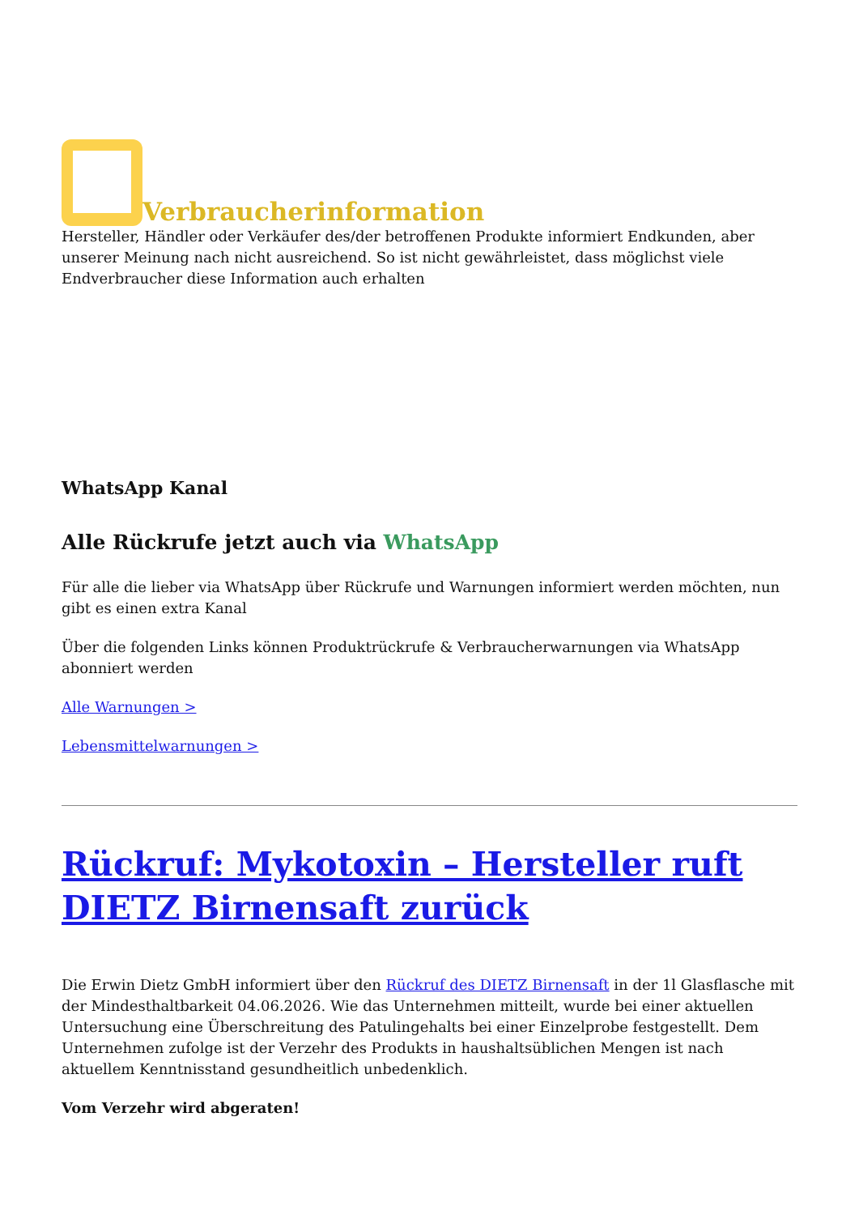Verbraucherinformation
Hersteller, Händler oder Verkäufer des/der betroffenen Produkte informiert Endkunden, aber unserer Meinung nach nicht ausreichend. So ist nicht gewährleistet, dass möglichst viele Endverbraucher diese Information auch erhalten
WhatsApp Kanal
Alle Rückrufe jetzt auch via WhatsApp
Für alle die lieber via WhatsApp über Rückrufe und Warnungen informiert werden möchten, nun gibt es einen extra Kanal
Über die folgenden Links können Produktrückrufe & Verbraucherwarnungen via WhatsApp abonniert werden
Alle Warnungen >
Lebensmittelwarnungen >
Rückruf: Mykotoxin – Hersteller ruft DIETZ Birnensaft zurück
Die Erwin Dietz GmbH informiert über den Rückruf des DIETZ Birnensaft in der 1l Glasflasche mit der Mindesthaltbarkeit 04.06.2026. Wie das Unternehmen mitteilt, wurde bei einer aktuellen Untersuchung eine Überschreitung des Patulingehalts bei einer Einzelprobe festgestellt. Dem Unternehmen zufolge ist der Verzehr des Produkts in haushaltsüblichen Mengen ist nach aktuellem Kenntnisstand gesundheitlich unbedenklich.
Vom Verzehr wird abgeraten!